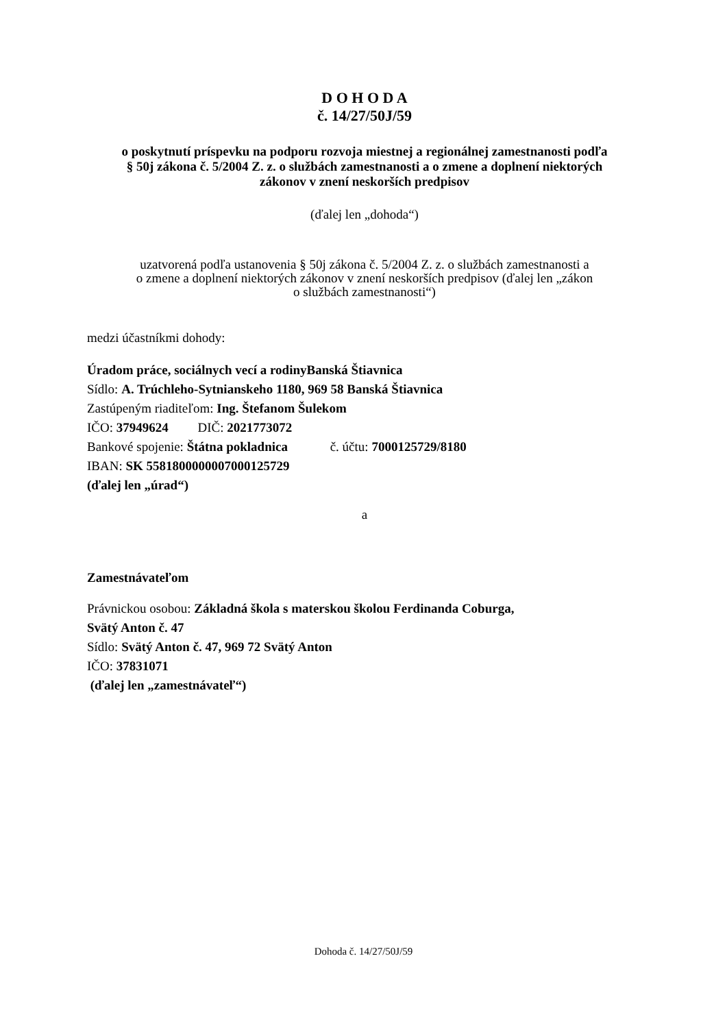D O H O D A
č. 14/27/50J/59
o poskytnutí príspevku na podporu rozvoja miestnej a regionálnej zamestnanosti podľa
§ 50j zákona č. 5/2004 Z. z. o službách zamestnanosti a o zmene a doplnení niektorých
zákonov v znení neskorších predpisov
(ďalej len „dohoda“)
uzatvorená podľa ustanovenia § 50j zákona č. 5/2004 Z. z. o službách zamestnanosti a
o zmene a doplnení niektorých zákonov v znení neskorších predpisov (ďalej len „zákon
o službách zamestnanosti“)
medzi účastníkmi dohody:
Úradom práce, sociálnych vecí a rodinyBanská Štiavnica
Sídlo: A. Trúchleho-Sytnianskeho 1180, 969 58 Banská Štiavnica
Zastúpeným riaditeľom: Ing. Štefanom Šulekom
IČO: 37949624 DIČ: 2021773072
Bankové spojenie: Štátna pokladnica č. účtu: 7000125729/8180
IBAN: SK 5581800000007000125729
(ďalej len „úrad“)
a
Zamestnávateľom
Právnickou osobou: Základná škola s materskou školou Ferdinanda Coburga,
Svätý Anton č. 47
Sídlo: Svätý Anton č. 47, 969 72 Svätý Anton
IČO: 37831071
(ďalej len „zamestnávateľ“)
Dohoda č. 14/27/50J/59